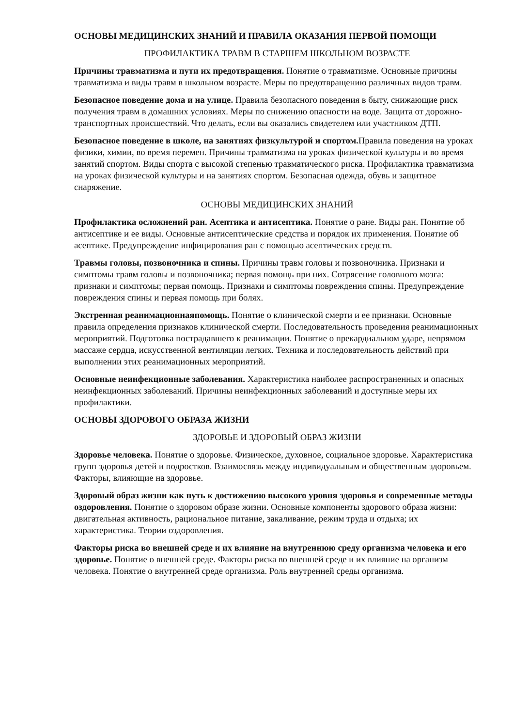ОСНОВЫ МЕДИЦИНСКИХ ЗНАНИЙ И ПРАВИЛА ОКАЗАНИЯ ПЕРВОЙ ПОМОЩИ
ПРОФИЛАКТИКА ТРАВМ В СТАРШЕМ ШКОЛЬНОМ ВОЗРАСТЕ
Причины травматизма и пути их предотвращения. Понятие о травматизме. Основные причины травматизма и виды травм в школьном возрасте. Меры по предотвращению различных видов травм.
Безопасное поведение дома и на улице. Правила безопасного поведения в быту, снижающие риск получения травм в домашних условиях. Меры по снижению опасности на воде. Защита от дорожно-транспортных происшествий. Что делать, если вы оказались свидетелем или участником ДТП.
Безопасное поведение в школе, на занятиях физкультурой и спортом. Правила поведения на уроках физики, химии, во время перемен. Причины травматизма на уроках физической культуры и во время занятий спортом. Виды спорта с высокой степенью травматического риска. Профилактика травматизма на уроках физической культуры и на занятиях спортом. Безопасная одежда, обувь и защитное снаряжение.
ОСНОВЫ МЕДИЦИНСКИХ ЗНАНИЙ
Профилактика осложнений ран. Асептика и антисептика. Понятие о ране. Виды ран. Понятие об антисептике и ее виды. Основные антисептические средства и порядок их применения. Понятие об асептике. Предупреждение инфицирования ран с помощью асептических средств.
Травмы головы, позвоночника и спины. Причины травм головы и позвоночника. Признаки и симптомы травм головы и позвоночника; первая помощь при них. Сотрясение головного мозга: признаки и симптомы; первая помощь. Признаки и симптомы повреждения спины. Предупреждение повреждения спины и первая помощь при болях.
Экстренная реанимационнаяпомощь. Понятие о клинической смерти и ее признаки. Основные правила определения признаков клинической смерти. Последовательность проведения реанимационных мероприятий. Подготовка пострадавшего к реанимации. Понятие о прекардиальном ударе, непрямом массаже сердца, искусственной вентиляции легких. Техника и последовательность действий при выполнении этих реанимационных мероприятий.
Основные неинфекционные заболевания. Характеристика наиболее распространенных и опасных неинфекционных заболеваний. Причины неинфекционных заболеваний и доступные меры их профилактики.
ОСНОВЫ ЗДОРОВОГО ОБРАЗА ЖИЗНИ
ЗДОРОВЬЕ И ЗДОРОВЫЙ ОБРАЗ ЖИЗНИ
Здоровье человека. Понятие о здоровье. Физическое, духовное, социальное здоровье. Характеристика групп здоровья детей и подростков. Взаимосвязь между индивидуальным и общественным здоровьем. Факторы, влияющие на здоровье.
Здоровый образ жизни как путь к достижению высокого уровня здоровья и современные методы оздоровления. Понятие о здоровом образе жизни. Основные компоненты здорового образа жизни: двигательная активность, рациональное питание, закаливание, режим труда и отдыха; их характеристика. Теории оздоровления.
Факторы риска во внешней среде и их влияние на внутреннюю среду организма человека и его здоровье. Понятие о внешней среде. Факторы риска во внешней среде и их влияние на организм человека. Понятие о внутренней среде организма. Роль внутренней среды организма.